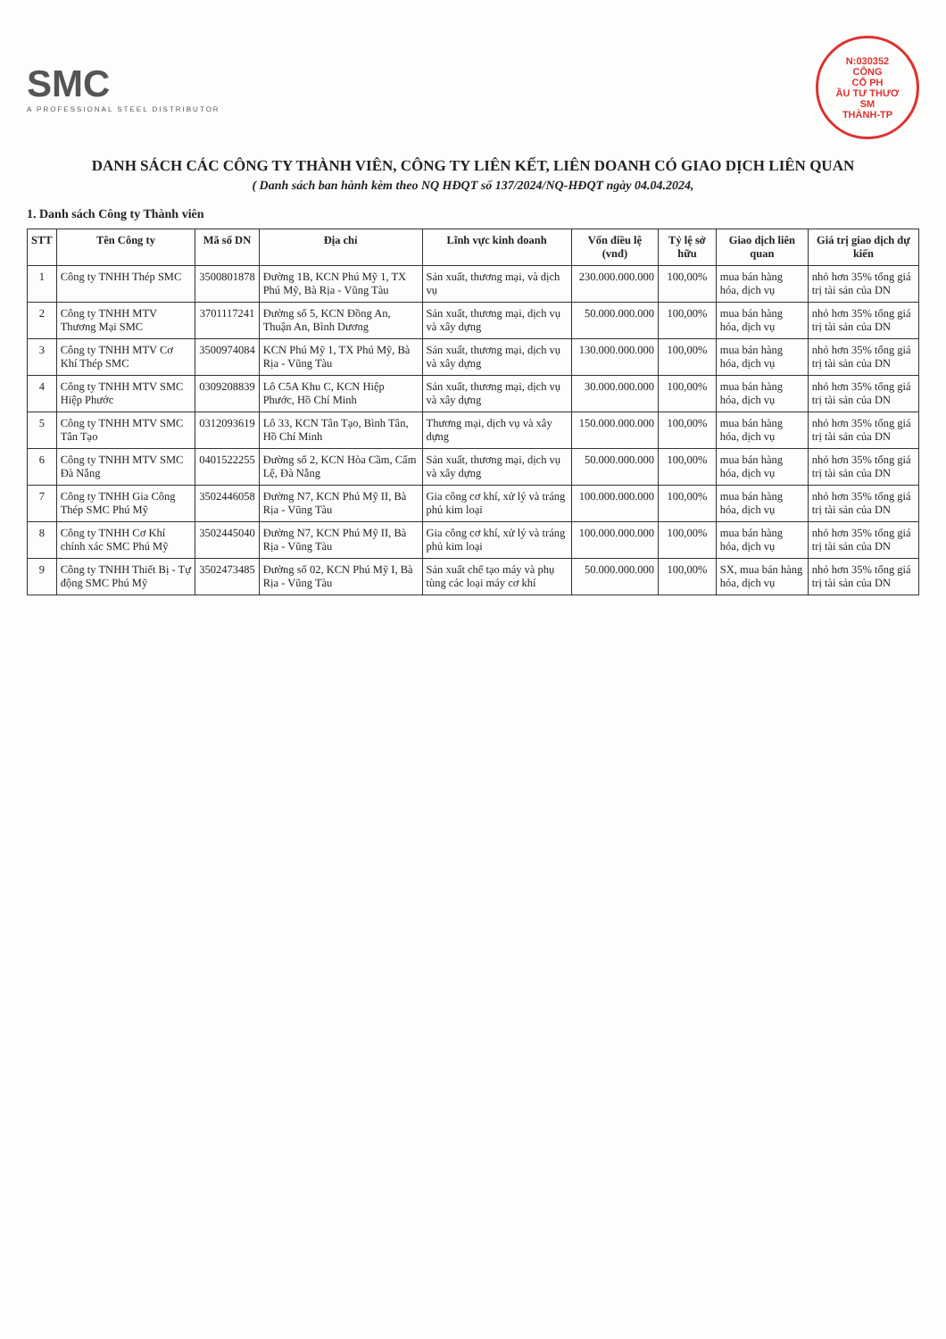SMC
A PROFESSIONAL STEEL DISTRIBUTOR
N:030352
CÔNG
CỔ PH
ẦU TƯ THƯƠ
SM
THÀNH-TP
DANH SÁCH CÁC CÔNG TY THÀNH VIÊN, CÔNG TY LIÊN KẾT, LIÊN DOANH CÓ GIAO DỊCH LIÊN QUAN
( Danh sách ban hành kèm theo NQ HĐQT số 137/2024/NQ-HĐQT ngày 04.04.2024,
1. Danh sách Công ty Thành viên
| STT | Tên Công ty | Mã số DN | Địa chỉ | Lĩnh vực kinh doanh | Vốn điều lệ (vnđ) | Tỷ lệ sở hữu | Giao dịch liên quan | Giá trị giao dịch dự kiến |
| --- | --- | --- | --- | --- | --- | --- | --- | --- |
| 1 | Công ty TNHH Thép SMC | 3500801878 | Đường 1B, KCN Phú Mỹ 1, TX Phú Mỹ, Bà Rịa - Vũng Tàu | Sản xuất, thương mại, và dịch vụ | 230.000.000.000 | 100,00% | mua bán hàng hóa, dịch vụ | nhỏ hơn 35% tổng giá trị tài sản của DN |
| 2 | Công ty TNHH MTV Thương Mại SMC | 3701117241 | Đường số 5, KCN Đồng An, Thuận An, Bình Dương | Sản xuất, thương mại, dịch vụ và xây dựng | 50.000.000.000 | 100,00% | mua bán hàng hóa, dịch vụ | nhỏ hơn 35% tổng giá trị tài sản của DN |
| 3 | Công ty TNHH MTV Cơ Khí Thép SMC | 3500974084 | KCN Phú Mỹ 1, TX Phú Mỹ, Bà Rịa - Vũng Tàu | Sản xuất, thương mại, dịch vụ và xây dựng | 130.000.000.000 | 100,00% | mua bán hàng hóa, dịch vụ | nhỏ hơn 35% tổng giá trị tài sản của DN |
| 4 | Công ty TNHH MTV SMC Hiệp Phước | 0309208839 | Lô C5A Khu C, KCN Hiệp Phước, Hồ Chí Minh | Sản xuất, thương mại, dịch vụ và xây dựng | 30.000.000.000 | 100,00% | mua bán hàng hóa, dịch vụ | nhỏ hơn 35% tổng giá trị tài sản của DN |
| 5 | Công ty TNHH MTV SMC Tân Tạo | 0312093619 | Lô 33, KCN Tân Tạo, Bình Tân, Hồ Chí Minh | Thương mại, dịch vụ và xây dựng | 150.000.000.000 | 100,00% | mua bán hàng hóa, dịch vụ | nhỏ hơn 35% tổng giá trị tài sản của DN |
| 6 | Công ty TNHH MTV SMC Đà Nẵng | 0401522255 | Đường số 2, KCN Hòa Cầm, Cẩm Lệ, Đà Nẵng | Sản xuất, thương mại, dịch vụ và xây dựng | 50.000.000.000 | 100,00% | mua bán hàng hóa, dịch vụ | nhỏ hơn 35% tổng giá trị tài sản của DN |
| 7 | Công ty TNHH Gia Công Thép SMC Phú Mỹ | 3502446058 | Đường N7, KCN Phú Mỹ II, Bà Rịa - Vũng Tàu | Gia công cơ khí, xử lý và tráng phủ kim loại | 100.000.000.000 | 100,00% | mua bán hàng hóa, dịch vụ | nhỏ hơn 35% tổng giá trị tài sản của DN |
| 8 | Công ty TNHH Cơ Khí chính xác SMC Phú Mỹ | 3502445040 | Đường N7, KCN Phú Mỹ II, Bà Rịa - Vũng Tàu | Gia công cơ khí, xử lý và tráng phủ kim loại | 100.000.000.000 | 100,00% | mua bán hàng hóa, dịch vụ | nhỏ hơn 35% tổng giá trị tài sản của DN |
| 9 | Công ty TNHH Thiết Bị - Tự động SMC Phú Mỹ | 3502473485 | Đường số 02, KCN Phú Mỹ I, Bà Rịa - Vũng Tàu | Sản xuất chế tạo máy và phụ tùng các loại máy cơ khí | 50.000.000.000 | 100,00% | SX, mua bán hàng hóa, dịch vụ | nhỏ hơn 35% tổng giá trị tài sản của DN |